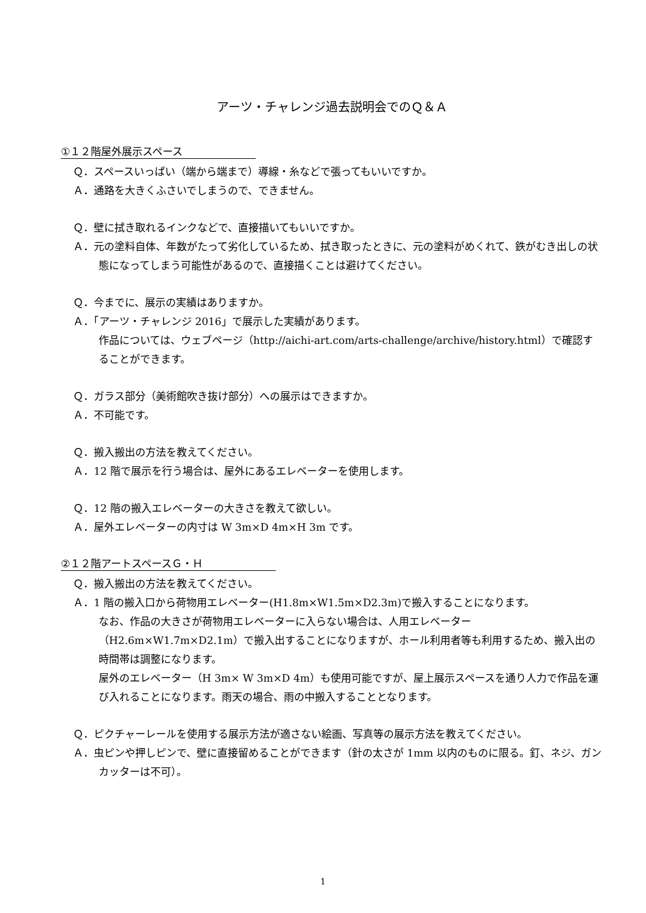アーツ・チャレンジ過去説明会でのＱ＆Ａ
①１２階屋外展示スペース
Ｑ．スペースいっぱい（端から端まで）導線・糸などで張ってもいいですか。
Ａ．通路を大きくふさいでしまうので、できません。
Ｑ．壁に拭き取れるインクなどで、直接描いてもいいですか。
Ａ．元の塗料自体、年数がたって劣化しているため、拭き取ったときに、元の塗料がめくれて、鉄がむき出しの状態になってしまう可能性があるので、直接描くことは避けてください。
Ｑ．今までに、展示の実績はありますか。
Ａ．「アーツ・チャレンジ 2016」で展示した実績があります。
作品については、ウェブページ（http://aichi-art.com/arts-challenge/archive/history.html）で確認することができます。
Ｑ．ガラス部分（美術館吹き抜け部分）への展示はできますか。
Ａ．不可能です。
Ｑ．搬入搬出の方法を教えてください。
Ａ．12 階で展示を行う場合は、屋外にあるエレベーターを使用します。
Ｑ．12 階の搬入エレベーターの大きさを教えて欲しい。
Ａ．屋外エレベーターの内寸は W 3m×D 4m×H 3m です。
②１２階アートスペースＧ・Ｈ
Ｑ．搬入搬出の方法を教えてください。
Ａ．1 階の搬入口から荷物用エレベーター(H1.8m×W1.5m×D2.3m)で搬入することになります。
なお、作品の大きさが荷物用エレベーターに入らない場合は、人用エレベーター（H2.6m×W1.7m×D2.1m）で搬入出することになりますが、ホール利用者等も利用するため、搬入出の時間帯は調整になります。
屋外のエレベーター（H 3m× W 3m×D 4m）も使用可能ですが、屋上展示スペースを通り人力で作品を運び入れることになります。雨天の場合、雨の中搬入することとなります。
Ｑ．ピクチャーレールを使用する展示方法が適さない絵画、写真等の展示方法を教えてください。
Ａ．虫ピンや押しピンで、壁に直接留めることができます（針の太さが 1mm 以内のものに限る。釘、ネジ、ガンカッターは不可）。
1